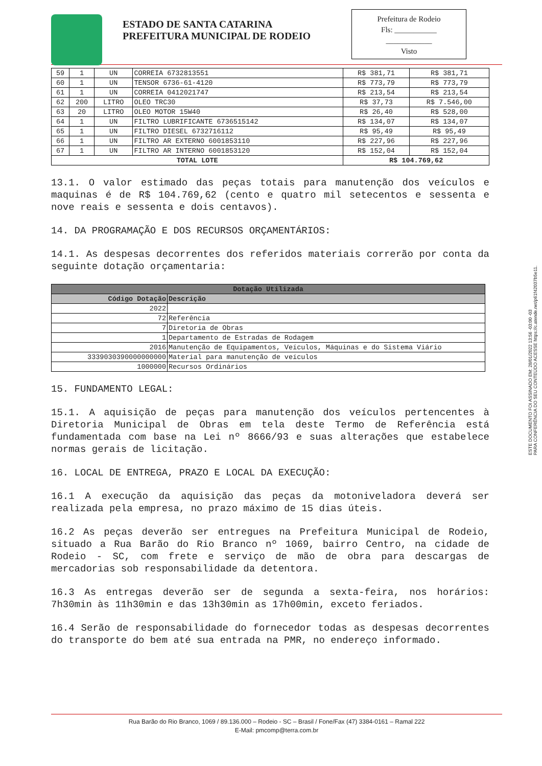ESTADO DE SANTA CATARINA
PREFEITURA MUNICIPAL DE RODEIO
Prefeitura de Rodeio
Fls: ___________
____________
Visto
| 59 | 1 | UN | CORREIA 6732813551 | R$ 381,71 | R$ 381,71 |
| 60 | 1 | UN | TENSOR 6736-61-4120 | R$ 773,79 | R$ 773,79 |
| 61 | 1 | UN | CORREIA 0412021747 | R$ 213,54 | R$ 213,54 |
| 62 | 200 | LITRO | OLEO TRC30 | R$ 37,73 | R$ 7.546,00 |
| 63 | 20 | LITRO | OLEO MOTOR 15W40 | R$ 26,40 | R$ 528,00 |
| 64 | 1 | UN | FILTRO LUBRIFICANTE 6736515142 | R$ 134,07 | R$ 134,07 |
| 65 | 1 | UN | FILTRO DIESEL 6732716112 | R$ 95,49 | R$ 95,49 |
| 66 | 1 | UN | FILTRO AR EXTERNO 6001853110 | R$ 227,96 | R$ 227,96 |
| 67 | 1 | UN | FILTRO AR INTERNO 6001853120 | R$ 152,04 | R$ 152,04 |
| TOTAL LOTE | | | | R$ 104.769,62 | |
13.1. O valor estimado das peças totais para manutenção dos veículos e maquinas é de R$ 104.769,62 (cento e quatro mil setecentos e sessenta e nove reais e sessenta e dois centavos).
14. DA PROGRAMAÇÃO E DOS RECURSOS ORÇAMENTÁRIOS:
14.1. As despesas decorrentes dos referidos materiais correrão por conta da seguinte dotação orçamentaria:
| Dotação Utilizada | |
| --- | --- |
| Código Dotação | Descrição |
| 2022 | |
| 72 | Referência |
| 7 | Diretoria de Obras |
| 1 | Departamento de Estradas de Rodagem |
| 2016 | Manutenção de Equipamentos, Veículos, Máquinas e do Sistema Viário |
| 3339030390000000000 | Material para manutenção de veículos |
| 1000000 | Recursos Ordinários |
15. FUNDAMENTO LEGAL:
15.1. A aquisição de peças para manutenção dos veículos pertencentes à Diretoria Municipal de Obras em tela deste Termo de Referência está fundamentada com base na Lei nº 8666/93 e suas alterações que estabelece normas gerais de licitação.
16. LOCAL DE ENTREGA, PRAZO E LOCAL DA EXECUÇÃO:
16.1 A execução da aquisição das peças da motoniveladora deverá ser realizada pela empresa, no prazo máximo de 15 dias úteis.
16.2 As peças deverão ser entregues na Prefeitura Municipal de Rodeio, situado a Rua Barão do Rio Branco nº 1069, bairro Centro, na cidade de Rodeio - SC, com frete e serviço de mão de obra para descargas de mercadorias sob responsabilidade da detentora.
16.3 As entregas deverão ser de segunda a sexta-feira, nos horários: 7h30min às 11h30min e das 13h30min as 17h00min, exceto feriados.
16.4 Serão de responsabilidade do fornecedor todas as despesas decorrentes do transporte do bem até sua entrada na PMR, no endereço informado.
ESTE DOCUMENTO FOI ASSINADO EM: 28/01/2022 13:56 -03:00 -03
PARA CONFERÊNCIA DO SEU CONTEÚDO ACESSE https://c.atende.net/p61f42037b5e11.
Rua Barão do Rio Branco, 1069 / 89.136.000 – Rodeio - SC – Brasil / Fone/Fax (47) 3384-0161 – Ramal 222
E-Mail: pmcomp@terra.com.br